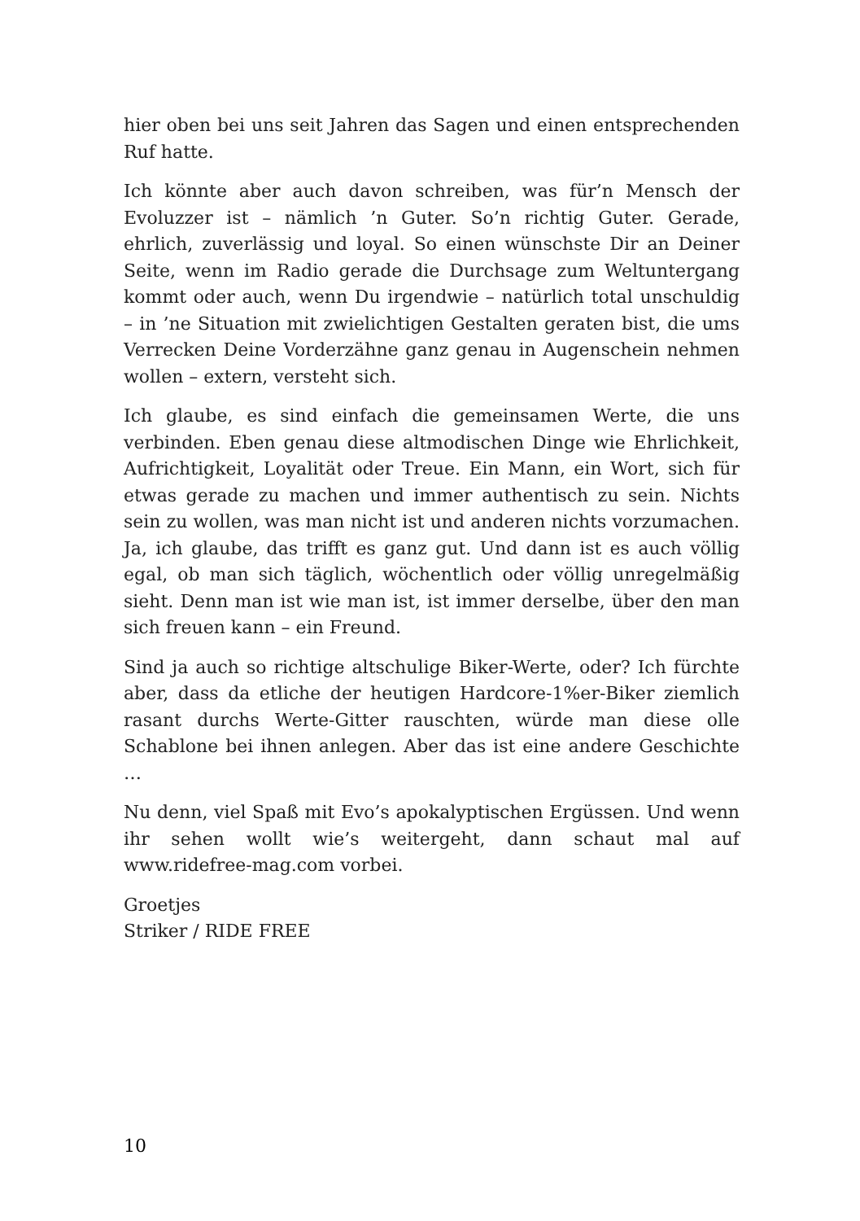hier oben bei uns seit Jahren das Sagen und einen entsprechenden Ruf hatte.
Ich könnte aber auch davon schreiben, was für’n Mensch der Evoluzzer ist – nämlich ’n Guter. So’n richtig Guter. Gerade, ehrlich, zuverlässig und loyal. So einen wünschste Dir an Deiner Seite, wenn im Radio gerade die Durchsage zum Weltuntergang kommt oder auch, wenn Du irgendwie – natürlich total unschuldig – in ’ne Situation mit zwielichtigen Gestalten geraten bist, die ums Verrecken Deine Vorderzähne ganz genau in Augenschein nehmen wollen – extern, versteht sich.
Ich glaube, es sind einfach die gemeinsamen Werte, die uns verbinden. Eben genau diese altmodischen Dinge wie Ehrlichkeit, Aufrichtigkeit, Loyalität oder Treue. Ein Mann, ein Wort, sich für etwas gerade zu machen und immer authentisch zu sein. Nichts sein zu wollen, was man nicht ist und anderen nichts vorzumachen. Ja, ich glaube, das trifft es ganz gut. Und dann ist es auch völlig egal, ob man sich täglich, wöchentlich oder völlig unregelmäßig sieht. Denn man ist wie man ist, ist immer derselbe, über den man sich freuen kann – ein Freund.
Sind ja auch so richtige altschulige Biker-Werte, oder? Ich fürchte aber, dass da etliche der heutigen Hardcore-1%er-Biker ziemlich rasant durchs Werte-Gitter rauschten, würde man diese olle Schablone bei ihnen anlegen. Aber das ist eine andere Geschichte …
Nu denn, viel Spaß mit Evo’s apokalyptischen Ergüssen. Und wenn ihr sehen wollt wie’s weitergeht, dann schaut mal auf www.ridefree-mag.com vorbei.
Groetjes
Striker / RIDE FREE
10